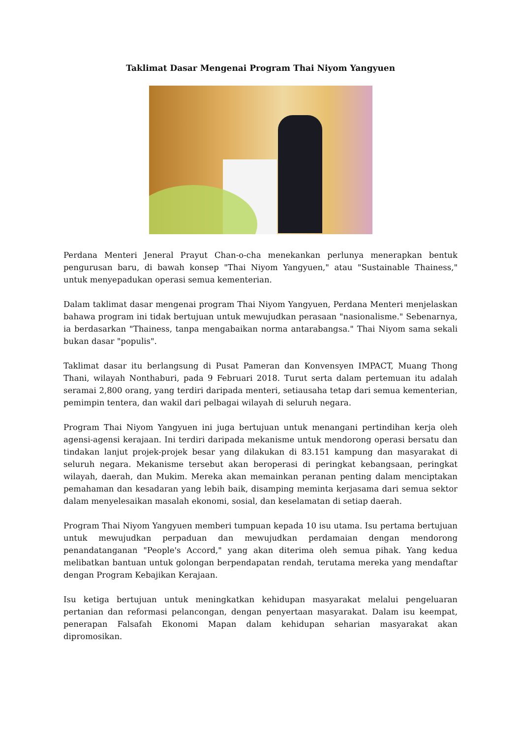Taklimat Dasar Mengenai Program Thai Niyom Yangyuen
Perdana Menteri Jeneral Prayut Chan-o-cha menekankan perlunya menerapkan bentuk pengurusan baru, di bawah konsep "Thai Niyom Yangyuen," atau "Sustainable Thainess," untuk menyepadukan operasi semua kementerian.
Dalam taklimat dasar mengenai program Thai Niyom Yangyuen, Perdana Menteri menjelaskan bahawa program ini tidak bertujuan untuk mewujudkan perasaan "nasionalisme." Sebenarnya, ia berdasarkan "Thainess, tanpa mengabaikan norma antarabangsa." Thai Niyom sama sekali bukan dasar "populis".
Taklimat dasar itu berlangsung di Pusat Pameran dan Konvensyen IMPACT, Muang Thong Thani, wilayah Nonthaburi, pada 9 Februari 2018. Turut serta dalam pertemuan itu adalah seramai 2,800 orang, yang terdiri daripada menteri, setiausaha tetap dari semua kementerian, pemimpin tentera, dan wakil dari pelbagai wilayah di seluruh negara.
Program Thai Niyom Yangyuen ini juga bertujuan untuk menangani pertindihan kerja oleh agensi-agensi kerajaan. Ini terdiri daripada mekanisme untuk mendorong operasi bersatu dan tindakan lanjut projek-projek besar yang dilakukan di 83.151 kampung dan masyarakat di seluruh negara. Mekanisme tersebut akan beroperasi di peringkat kebangsaan, peringkat wilayah, daerah, dan Mukim. Mereka akan memainkan peranan penting dalam menciptakan pemahaman dan kesadaran yang lebih baik, disamping meminta kerjasama dari semua sektor dalam menyelesaikan masalah ekonomi, sosial, dan keselamatan di setiap daerah.
Program Thai Niyom Yangyuen memberi tumpuan kepada 10 isu utama. Isu pertama bertujuan untuk mewujudkan perpaduan dan mewujudkan perdamaian dengan mendorong penandatanganan "People's Accord," yang akan diterima oleh semua pihak. Yang kedua melibatkan bantuan untuk golongan berpendapatan rendah, terutama mereka yang mendaftar dengan Program Kebajikan Kerajaan.
Isu ketiga bertujuan untuk meningkatkan kehidupan masyarakat melalui pengeluaran pertanian dan reformasi pelancongan, dengan penyertaan masyarakat. Dalam isu keempat, penerapan Falsafah Ekonomi Mapan dalam kehidupan seharian masyarakat akan dipromosikan.